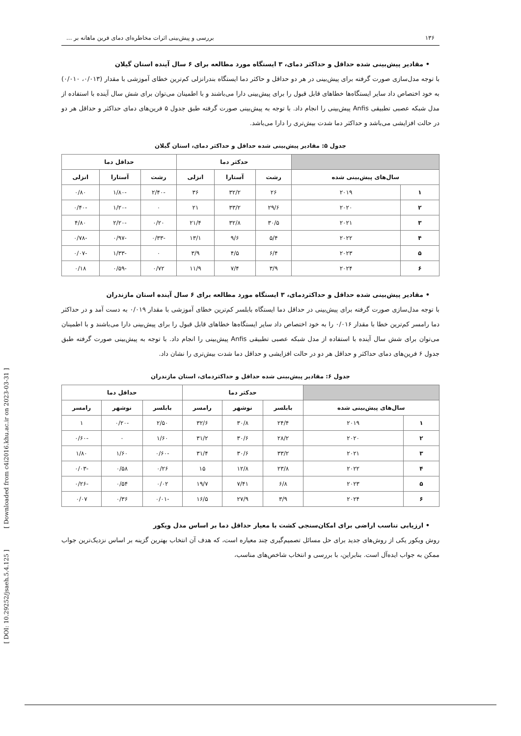[ Downloaded from c4i2016.khu.ac.ir on 2023-03-31 ]
[ DOI: 10.29252/jsaeh.5.4.125 ]
۱۳۶ بررسی و پیش‌بینی اثرات مخاطره‌ای دمای فرین ماهانه بر ...
• مقادیر پیش‌بینی شده حداقل و حداکثر دمای، ۳ ایستگاه مورد مطالعه برای ۶ سال آینده استان گیلان
با توجه مدل‌سازی صورت گرفته برای پیش‌بینی در هر دو حداقل و حاکثر دما ایستگاه بندرانزلی کم‌ترین خطای آموزشی با مقدار (۰/۰۱۳، ۰/۰۱۰) به خود اختصاص داد سایر ایستگاه‌ها خطاهای قابل قبول را برای پیش‌بینی دارا می‌باشند و با اطمینان می‌توان برای شش سال آینده با استفاده از مدل شبکه عصبی تطبیقی Anfis پیش‌بینی را انجام داد. با توجه به پیش‌بینی صورت گرفته طبق جدول ۵ فرین‌های دمای حداکثر و حداقل هر دو در حالت افزایشی می‌باشد و حداکثر دما شدت بیش‌تری را دارا می‌باشد.
جدول ۵: مقادیر پیش‌بینی شده حداقل و حداکثر دمای، استان گیلان
| | | حدکثر دما | | | حداقل دما | | |
| --- | --- | --- | --- | --- | --- | --- | --- |
| سال‌های پیش‌بینی شده | | رشت | آستارا | انزلی | رشت | آستارا | انزلی |
| ۱ | ۲۰۱۹ | ۲۶ | ۳۲/۲ | ۳۶ | -۲/۴۰ | -۱/۸۰ | ۰/۸۰ |
| ۲ | ۲۰۲۰ | ۲۹/۶ | ۳۳/۲ | ۲۱ | ۰ | -۱/۲۰ | -۰/۴۰ |
| ۳ | ۲۰۲۱ | ۳۰/۵ | ۳۲/۸ | ۲۱/۴ | ۰/۲۰ | -۲/۲۰ | ۴/۸۰ |
| ۴ | ۲۰۲۲ | ۵/۴ | ۹/۶ | ۱۳/۱ | -۰/۳۳ | -۰/۹۷ | -۰/۷۸ |
| ۵ | ۲۰۲۳ | ۶/۴ | ۴/۵ | ۳/۹ | ۰ | -۱/۳۳ | -۰/۰۷ |
| ۶ | ۲۰۲۴ | ۳/۹ | ۷/۴ | ۱۱/۹ | ۰/۷۲ | -۰/۵۹ | ۰/۱۸ |
• مقادیر پیش‌بینی شده حداقل و حداکثردمای، ۳ ایستگاه مورد مطالعه برای ۶ سال آینده استان مازندران
با توجه مدل‌سازی صورت گرفته برای پیش‌بینی در حداقل دما ایستگاه بابلسر کم‌ترین خطای آموزشی با مقدار ۰/۰۱۹ به دست آمد و در حداکثر دما رامسر کم‌ترین خطا با مقدار ۰/۰۱۶ را به خود اختصاص داد سایر ایستگاه‌ها خطاهای قابل قبول را برای پیش‌بینی دارا می‌باشند و با اطمینان می‌توان برای شش سال آینده با استفاده از مدل شبکه عصبی تطبیقی Anfis پیش‌بینی را انجام داد. با توجه به پیش‌بینی صورت گرفته طبق جدول ۶ فرین‌های دمای حداکثر و حداقل هر دو در حالت افزایشی و حداقل دما شدت بیش‌تری را نشان داد.
جدول ۶: مقادیر پیش‌بینی شده حداقل و حداکثردمای، استان مازندران
| | | حدکثر دما | | | حداقل دما | | |
| --- | --- | --- | --- | --- | --- | --- | --- |
| سال‌های پیش‌بینی شده | | بابلسر | نوشهر | رامسر | بابلسر | نوشهر | رامسر |
| ۱ | ۲۰۱۹ | ۲۴/۴ | ۳۰/۸ | ۳۲/۶ | ۲/۵۰ | -۰/۲۰ | ۱ |
| ۲ | ۲۰۲۰ | ۲۸/۲ | ۳۰/۶ | ۳۱/۲ | ۱/۶۰ | ۰ | -۰/۶۰ |
| ۳ | ۲۰۲۱ | ۳۳/۲ | ۳۰/۶ | ۳۱/۴ | -۰/۶۰ | ۱/۶۰ | ۱/۸۰ |
| ۴ | ۲۰۲۲ | ۲۳/۸ | ۱۲/۸ | ۱۵ | ۰/۲۶ | ۰/۵۸ | -۰/۰۳ |
| ۵ | ۲۰۲۳ | ۶/۸ | ۷/۴۱ | ۱۹/۷ | ۰/۰۲ | ۰/۵۴ | -۰/۲۶ |
| ۶ | ۲۰۲۴ | ۳/۹ | ۲۷/۹ | ۱۶/۵ | -۰/۰۱ | ۰/۳۶ | ۰/۰۷ |
• ارزیابی تناسب اراضی برای امکان‌سنجی کشت با معیار حداقل دما بر اساس مدل ویکور
روش ویکور یکی از روش‌های جدید برای حل مسائل تصمیم‌گیری چند معیاره است، که هدف آن انتخاب بهترین گزینه بر اساس نزدیک‌ترین جواب ممکن به جواب ایده‌آل است. بنابراین، با بررسی و انتخاب شاخص‌های مناسب،